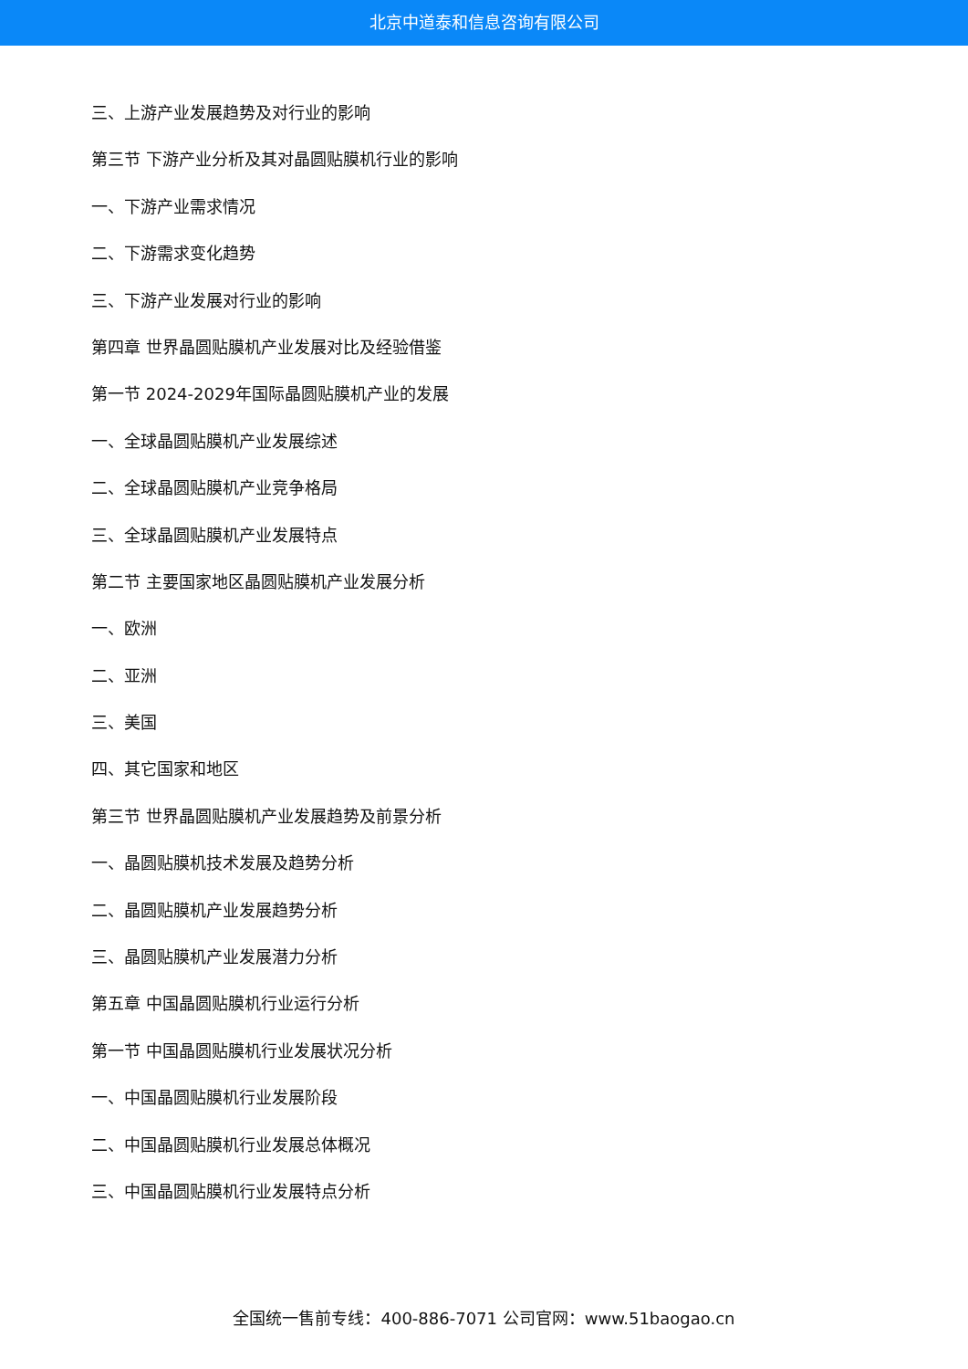北京中道泰和信息咨询有限公司
三、上游产业发展趋势及对行业的影响
第三节 下游产业分析及其对晶圆贴膜机行业的影响
一、下游产业需求情况
二、下游需求变化趋势
三、下游产业发展对行业的影响
第四章 世界晶圆贴膜机产业发展对比及经验借鉴
第一节 2024-2029年国际晶圆贴膜机产业的发展
一、全球晶圆贴膜机产业发展综述
二、全球晶圆贴膜机产业竞争格局
三、全球晶圆贴膜机产业发展特点
第二节 主要国家地区晶圆贴膜机产业发展分析
一、欧洲
二、亚洲
三、美国
四、其它国家和地区
第三节 世界晶圆贴膜机产业发展趋势及前景分析
一、晶圆贴膜机技术发展及趋势分析
二、晶圆贴膜机产业发展趋势分析
三、晶圆贴膜机产业发展潜力分析
第五章 中国晶圆贴膜机行业运行分析
第一节 中国晶圆贴膜机行业发展状况分析
一、中国晶圆贴膜机行业发展阶段
二、中国晶圆贴膜机行业发展总体概况
三、中国晶圆贴膜机行业发展特点分析
全国统一售前专线：400-886-7071 公司官网：www.51baogao.cn